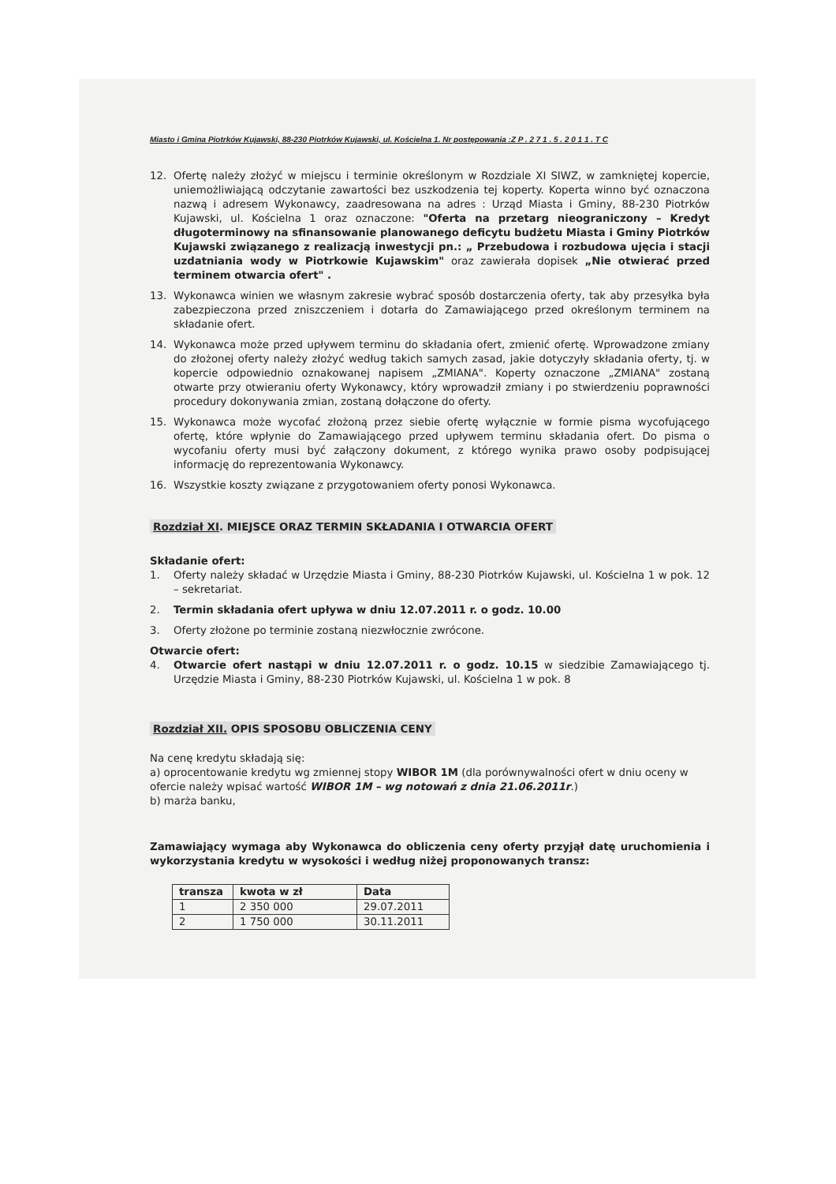Miasto i Gmina Piotrków Kujawski, 88-230 Piotrków Kujawski, ul. Kościelna 1. Nr postępowania :Z P . 2 7 1 . 5 . 2 0 1 1 . T C
12. Ofertę należy złożyć w miejscu i terminie określonym w Rozdziale XI SIWZ, w zamkniętej kopercie, uniemożliwiającą odczytanie zawartości bez uszkodzenia tej koperty. Koperta winno być oznaczona nazwą i adresem Wykonawcy, zaadresowana na adres : Urząd Miasta i Gminy, 88-230 Piotrków Kujawski, ul. Kościelna 1 oraz oznaczone: "Oferta na przetarg nieograniczony – Kredyt długoterminowy na sfinansowanie planowanego deficytu budżetu Miasta i Gminy Piotrków Kujawski związanego z realizacją inwestycji pn.: „ Przebudowa i rozbudowa ujęcia i stacji uzdatniania wody w Piotrkowie Kujawskim" oraz zawierała dopisek „Nie otwierać przed terminem otwarcia ofert" .
13. Wykonawca winien we własnym zakresie wybrać sposób dostarczenia oferty, tak aby przesyłka była zabezpieczona przed zniszczeniem i dotarła do Zamawiającego przed określonym terminem na składanie ofert.
14. Wykonawca może przed upływem terminu do składania ofert, zmienić ofertę. Wprowadzone zmiany do złożonej oferty należy złożyć według takich samych zasad, jakie dotyczyły składania oferty, tj. w kopercie odpowiednio oznakowanej napisem „ZMIANA". Koperty oznaczone „ZMIANA" zostaną otwarte przy otwieraniu oferty Wykonawcy, który wprowadził zmiany i po stwierdzeniu poprawności procedury dokonywania zmian, zostaną dołączone do oferty.
15. Wykonawca może wycofać złożoną przez siebie ofertę wyłącznie w formie pisma wycofującego ofertę, które wpłynie do Zamawiającego przed upływem terminu składania ofert. Do pisma o wycofaniu oferty musi być załączony dokument, z którego wynika prawo osoby podpisującej informację do reprezentowania Wykonawcy.
16. Wszystkie koszty związane z przygotowaniem oferty ponosi Wykonawca.
Rozdział XI. MIEJSCE ORAZ TERMIN SKŁADANIA I OTWARCIA OFERT
Składanie ofert:
1. Oferty należy składać w Urzędzie Miasta i Gminy, 88-230 Piotrków Kujawski, ul. Kościelna 1 w pok. 12 – sekretariat.
2. Termin składania ofert upływa w dniu 12.07.2011 r. o godz. 10.00
3. Oferty złożone po terminie zostaną niezwłocznie zwrócone.
Otwarcie ofert:
4. Otwarcie ofert nastąpi w dniu 12.07.2011 r. o godz. 10.15 w siedzibie Zamawiającego tj. Urzędzie Miasta i Gminy, 88-230 Piotrków Kujawski, ul. Kościelna 1 w pok. 8
Rozdział XII. OPIS SPOSOBU OBLICZENIA CENY
Na cenę kredytu składają się:
a) oprocentowanie kredytu wg zmiennej stopy WIBOR 1M (dla porównywalności ofert w dniu oceny w ofercie należy wpisać wartość WIBOR 1M – wg notowań z dnia 21.06.2011r.)
b) marża banku,
Zamawiający wymaga aby Wykonawca do obliczenia ceny oferty przyjął datę uruchomienia i wykorzystania kredytu w wysokości i według niżej proponowanych transz:
| transza | kwota w zł | Data |
| --- | --- | --- |
| 1 | 2 350 000 | 29.07.2011 |
| 2 | 1 750 000 | 30.11.2011 |